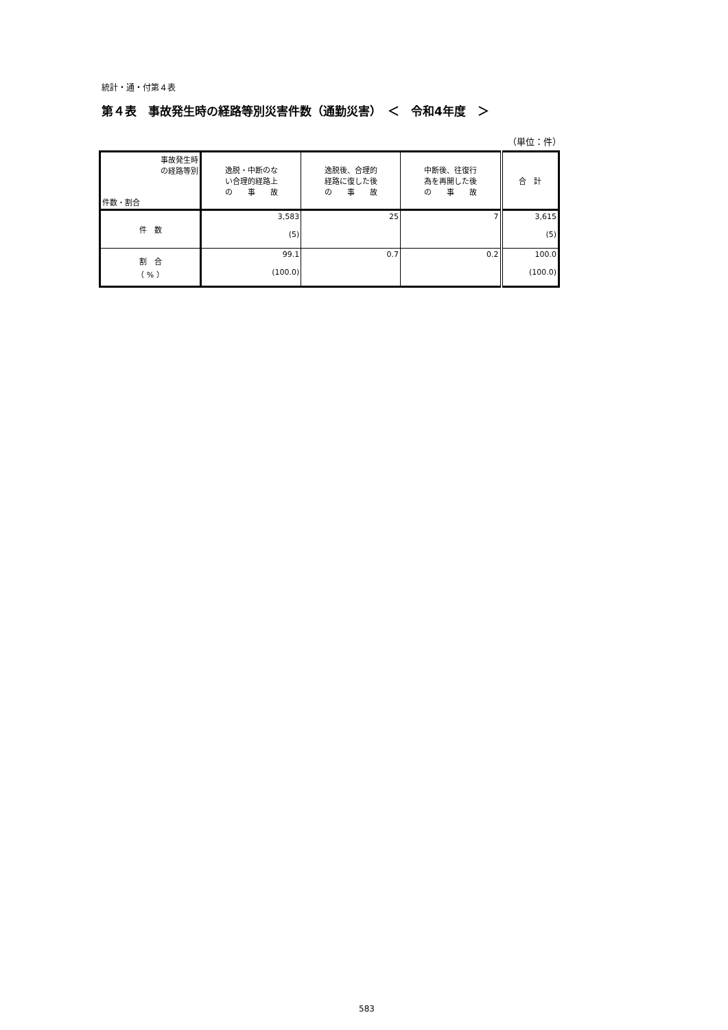統計・通・付第４表
第４表　事故発生時の経路等別災害件数（通勤災害）　＜　令和4年度　＞
（単位：件）
| 事故発生時 の経路等別 件数・割合 | 逸脱・中断のな い合理的経路上 の 事 故 | 逸脱後、合理的 経路に復した後 の 事 故 | 中断後、往復行 為を再開した後 の 事 故 | 合 計 |
| --- | --- | --- | --- | --- |
| 件 数 | 3,583 (5) | 25 | 7 | 3,615 (5) |
| 割 合 （ % ） | 99.1 (100.0) | 0.7 | 0.2 | 100.0 (100.0) |
583